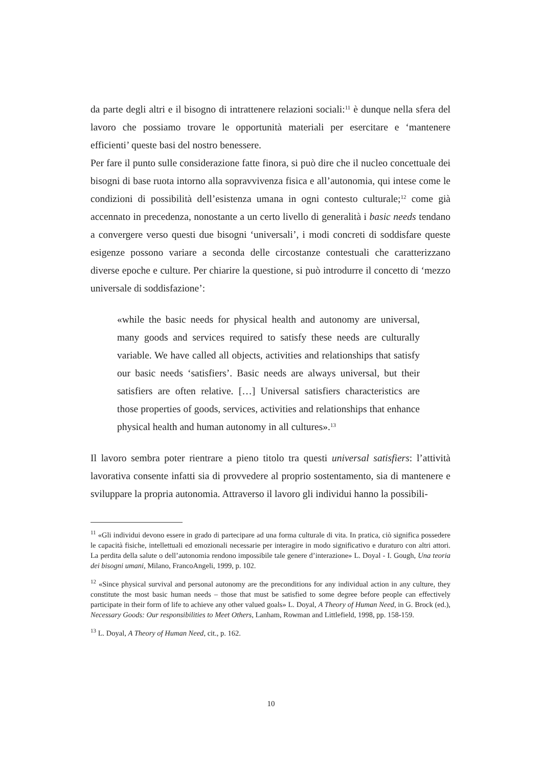da parte degli altri e il bisogno di intrattenere relazioni sociali:<sup>11</sup> è dunque nella sfera del lavoro che possiamo trovare le opportunità materiali per esercitare e ‘mantenere efficienti’ queste basi del nostro benessere.
Per fare il punto sulle considerazione fatte finora, si può dire che il nucleo concettuale dei bisogni di base ruota intorno alla sopravvivenza fisica e all’autonomia, qui intese come le condizioni di possibilità dell’esistenza umana in ogni contesto culturale;<sup>12</sup> come già accennato in precedenza, nonostante a un certo livello di generalità i basic needs tendano a convergere verso questi due bisogni ‘universali’, i modi concreti di soddisfare queste esigenze possono variare a seconda delle circostanze contestuali che caratterizzano diverse epoche e culture. Per chiarire la questione, si può introdurre il concetto di ‘mezzo universale di soddisfazione’:
«while the basic needs for physical health and autonomy are universal, many goods and services required to satisfy these needs are culturally variable. We have called all objects, activities and relationships that satisfy our basic needs ‘satisfiers’. Basic needs are always universal, but their satisfiers are often relative. […] Universal satisfiers characteristics are those properties of goods, services, activities and relationships that enhance physical health and human autonomy in all cultures».<sup>13</sup>
Il lavoro sembra poter rientrare a pieno titolo tra questi universal satisfiers: l’attività lavorativa consente infatti sia di provvedere al proprio sostentamento, sia di mantenere e sviluppare la propria autonomia. Attraverso il lavoro gli individui hanno la possibili-
<sup>11</sup> «Gli individui devono essere in grado di partecipare ad una forma culturale di vita. In pratica, ciò significa possedere le capacità fisiche, intellettuali ed emozionali necessarie per interagire in modo significativo e duraturo con altri attori. La perdita della salute o dell’autonomia rendono impossibile tale genere d’interazione» L. Doyal - I. Gough, Una teoria dei bisogni umani, Milano, FrancoAngeli, 1999, p. 102.
<sup>12</sup> «Since physical survival and personal autonomy are the preconditions for any individual action in any culture, they constitute the most basic human needs – those that must be satisfied to some degree before people can effectively participate in their form of life to achieve any other valued goals» L. Doyal, A Theory of Human Need, in G. Brock (ed.), Necessary Goods: Our responsibilities to Meet Others, Lanham, Rowman and Littlefield, 1998, pp. 158-159.
<sup>13</sup> L. Doyal, A Theory of Human Need, cit., p. 162.
10